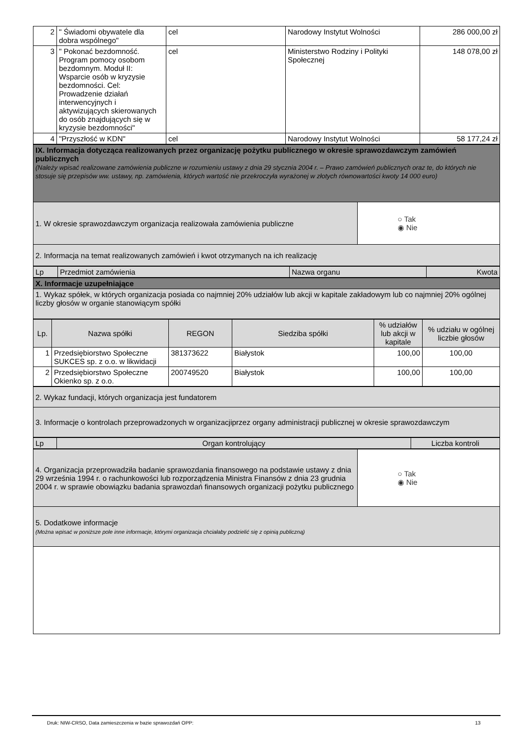| 2 | " Świadomi obywatele dla dobra wspólnego" | cel | Narodowy Instytut Wolności | 286 000,00 zł |
| 3 | " Pokonać bezdomność. Program pomocy osobom bezdomnym. Moduł II: Wsparcie osób w kryzysie bezdomności. Cel: Prowadzenie działań interwencyjnych i aktywizujących skierowanych do osób znajdujących się w kryzysie bezdomności" | cel | Ministerstwo Rodziny i Polityki Społecznej | 148 078,00 zł |
| 4 | "Przyszłość w KDN" | cel | Narodowy Instytut Wolności | 58 177,24 zł |
| IX. Informacja dotycząca realizowanych przez organizację pożytku publicznego w okresie sprawozdawczym zamówień publicznych (Należy wpisać realizowane zamówienia publiczne w rozumieniu ustawy z dnia 29 stycznia 2004 r. – Prawo zamówień publicznych oraz te, do których nie stosuje się przepisów ww. ustawy, np. zamówienia, których wartość nie przekroczyła wyrażonej w złotych równowartości kwoty 14 000 euro) | |
| 1. W okresie sprawozdawczym organizacja realizowała zamówienia publiczne | ○ Tak ◉ Nie |
| 2. Informacja na temat realizowanych zamówień i kwot otrzymanych na ich realizację | |
| Lp | Przedmiot zamówienia | Nazwa organu | Kwota |
| X. Informacje uzupełniające |
| 1. Wykaz spółek, w których organizacja posiada co najmniej 20% udziałów lub akcji w kapitale zakładowym lub co najmniej 20% ogólnej liczby głosów w organie stanowiącym spółki |
| Lp. | Nazwa spółki | REGON | Siedziba spółki | % udziałów lub akcji w kapitale | % udziału w ogólnej liczbie głosów |
| --- | --- | --- | --- | --- | --- |
| 1 | Przedsiębiorstwo Społeczne SUKCES sp. z o.o. w likwidacji | 381373622 | Białystok | 100,00 | 100,00 |
| 2 | Przedsiębiorstwo Społeczne Okienko sp. z o.o. | 200749520 | Białystok | 100,00 | 100,00 |
| 2. Wykaz fundacji, których organizacja jest fundatorem |
| 3. Informacje o kontrolach przeprowadzonych w organizacjiprzez organy administracji publicznej w okresie sprawozdawczym |
| Lp | Organ kontrolujący | Liczba kontroli |
| 4. Organizacja przeprowadziła badanie sprawozdania finansowego na podstawie ustawy z dnia 29 września 1994 r. o rachunkowości lub rozporządzenia Ministra Finansów z dnia 23 grudnia 2004 r. w sprawie obowiązku badania sprawozdań finansowych organizacji pożytku publicznego | ○ Tak ◉ Nie |
| 5. Dodatkowe informacje (Można wpisać w poniższe pole inne informacje, którymi organizacja chciałaby podzielić się z opinią publiczną) | |
Druk: NIW-CRSO, Data zamieszczenia w bazie sprawozdań OPP: 13